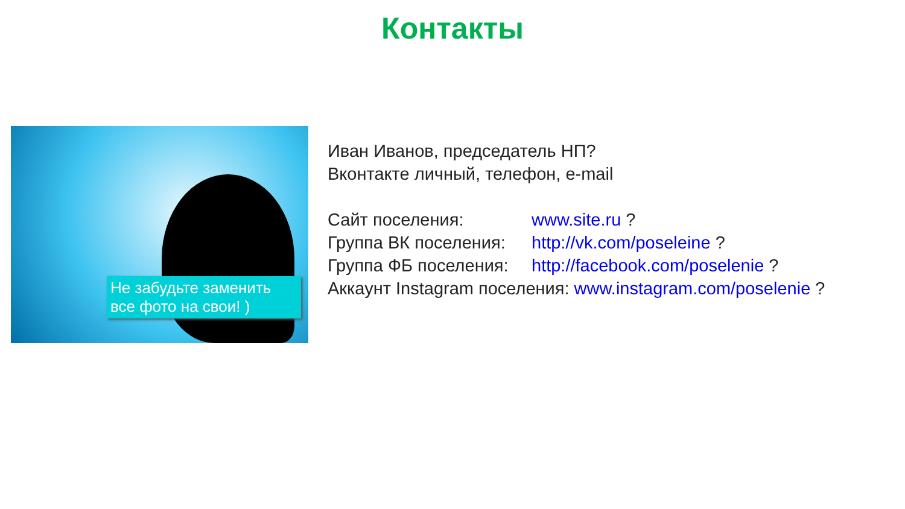Контакты
Не забудьте заменить все фото на свои! )
Иван Иванов, председатель НП?
Вконтакте личный, телефон, e-mail
Сайт поселения: www.site.ru ?
Группа ВК поселения: http://vk.com/poseleine ?
Группа ФБ поселения: http://facebook.com/poselenie ?
Аккаунт Instagram поселения: www.instagram.com/poselenie ?